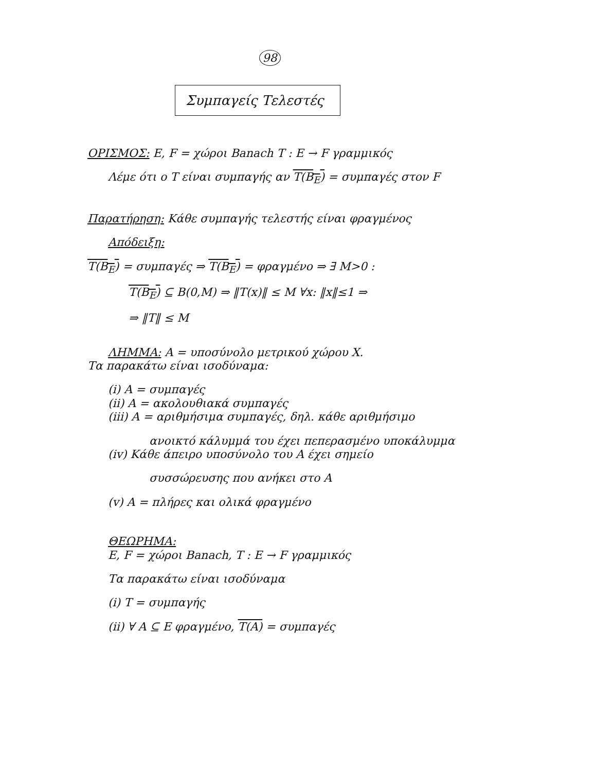98
Συμπαγείς Τελεστές
ΟΡΙΣΜΟΣ: E, F = χώροι Banach T : E → F γραμμικός
Λέμε ότι ο T είναι συμπαγής αν T(B<sub>E</sub>) = συμπαγές στον F
Παρατήρηση: Κάθε συμπαγής τελεστής είναι φραγμένος
Απόδειξη:
T(B<sub>E</sub>) = συμπαγές ⇒ T(B<sub>E</sub>) = φραγμένο ⇒ ∃ M>0 :
T(B<sub>E</sub>) ⊆ B(0,M) ⇒ ‖T(x)‖ ≤ M ∀x: ‖x‖≤1 ⇒
⇒ ‖T‖ ≤ M
ΛΗΜΜΑ: A = υποσύνολο μετρικού χώρου X.
Τα παρακάτω είναι ισοδύναμα:
(i) A = συμπαγές
(ii) A = ακολουθιακά συμπαγές
(iii) A = αριθμήσιμα συμπαγές, δηλ. κάθε αριθμήσιμο
ανοικτό κάλυμμά του έχει πεπερασμένο υποκάλυμμα
(iv) Κάθε άπειρο υποσύνολο του A έχει σημείο
συσσώρευσης που ανήκει στο A
(v) A = πλήρες και ολικά φραγμένο
ΘΕΩΡΗΜΑ:
E, F = χώροι Banach, T : E → F γραμμικός
Τα παρακάτω είναι ισοδύναμα
(i) T = συμπαγής
(ii) ∀ A ⊆ E φραγμένο, T(A) = συμπαγές